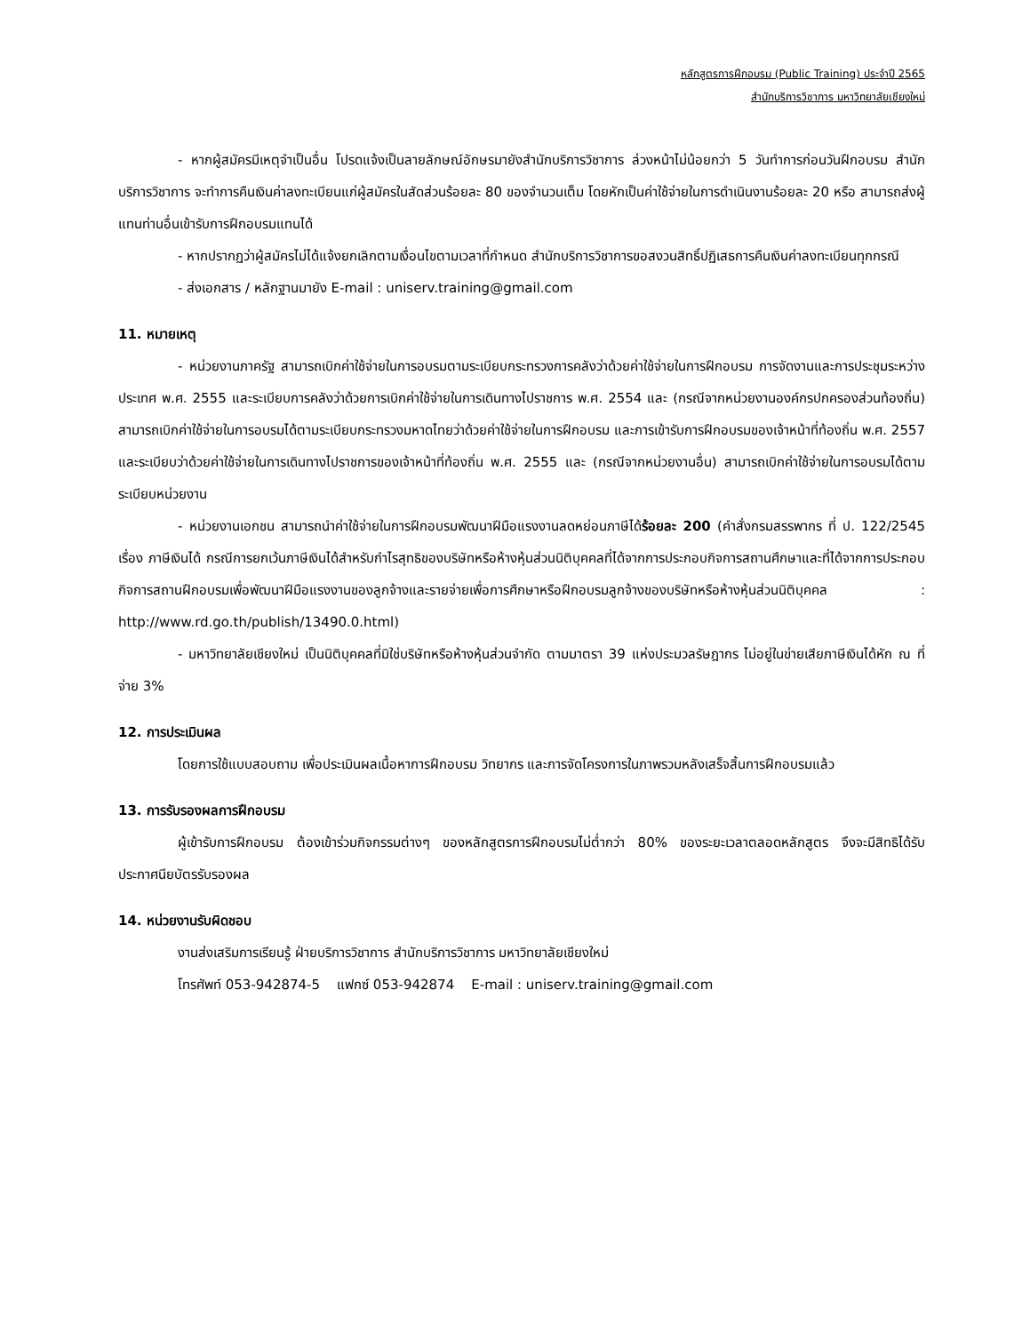หลักสูตรการฝึกอบรม (Public Training) ประจำปี 2565
สำนักบริการวิชาการ มหาวิทยาลัยเชียงใหม่
- หากผู้สมัครมีเหตุจำเป็นอื่น โปรดแจ้งเป็นลายลักษณ์อักษรมายังสำนักบริการวิชาการ ล่วงหน้าไม่น้อยกว่า 5 วันทำการก่อนวันฝึกอบรม สำนักบริการวิชาการ จะทำการคืนเงินค่าลงทะเบียนแก่ผู้สมัครในสัดส่วนร้อยละ 80 ของจำนวนเต็ม โดยหักเป็นค่าใช้จ่ายในการดำเนินงานร้อยละ 20 หรือ สามารถส่งผู้แทนท่านอื่นเข้ารับการฝึกอบรมแทนได้
- หากปรากฏว่าผู้สมัครไม่ได้แจ้งยกเลิกตามเงื่อนไขตามเวลาที่กำหนด สำนักบริการวิชาการขอสงวนสิทธิ์ปฏิเสธการคืนเงินค่าลงทะเบียนทุกกรณี
- ส่งเอกสาร / หลักฐานมายัง E-mail : uniserv.training@gmail.com
11. หมายเหตุ
- หน่วยงานภาครัฐ สามารถเบิกค่าใช้จ่ายในการอบรมตามระเบียบกระทรวงการคลังว่าด้วยค่าใช้จ่ายในการฝึกอบรม การจัดงานและการประชุมระหว่างประเทศ พ.ศ. 2555 และระเบียบการคลังว่าด้วยการเบิกค่าใช้จ่ายในการเดินทางไปราชการ พ.ศ. 2554 และ (กรณีจากหน่วยงานองค์กรปกครองส่วนท้องถิ่น) สามารถเบิกค่าใช้จ่ายในการอบรมได้ตามระเบียบกระทรวงมหาดไทยว่าด้วยค่าใช้จ่ายในการฝึกอบรม และการเข้ารับการฝึกอบรมของเจ้าหน้าที่ท้องถิ่น พ.ศ. 2557 และระเบียบว่าด้วยค่าใช้จ่ายในการเดินทางไปราชการของเจ้าหน้าที่ท้องถิ่น พ.ศ. 2555 และ (กรณีจากหน่วยงานอื่น) สามารถเบิกค่าใช้จ่ายในการอบรมได้ตามระเบียบหน่วยงาน
- หน่วยงานเอกชน สามารถนำค่าใช้จ่ายในการฝึกอบรมพัฒนาฝีมือแรงงานลดหย่อนภาษีได้ร้อยละ 200 (คำสั่งกรมสรรพากร ที่ ป. 122/2545 เรื่อง ภาษีเงินได้ กรณีการยกเว้นภาษีเงินได้สำหรับกำไรสุทธิของบริษัทหรือห้างหุ้นส่วนนิติบุคคลที่ได้จากการประกอบกิจการสถานศึกษาและที่ได้จากการประกอบกิจการสถานฝึกอบรมเพื่อพัฒนาฝีมือแรงงานของลูกจ้างและรายจ่ายเพื่อการศึกษาหรือฝึกอบรมลูกจ้างของบริษัทหรือห้างหุ้นส่วนนิติบุคคล : http://www.rd.go.th/publish/13490.0.html)
- มหาวิทยาลัยเชียงใหม่ เป็นนิติบุคคลที่มิใช่บริษัทหรือห้างหุ้นส่วนจำกัด ตามมาตรา 39 แห่งประมวลรัษฎากร ไม่อยู่ในข่ายเสียภาษีเงินได้หัก ณ ที่จ่าย 3%
12. การประเมินผล
โดยการใช้แบบสอบถาม เพื่อประเมินผลเนื้อหาการฝึกอบรม วิทยากร และการจัดโครงการในภาพรวมหลังเสร็จสิ้นการฝึกอบรมแล้ว
13. การรับรองผลการฝึกอบรม
ผู้เข้ารับการฝึกอบรม ต้องเข้าร่วมกิจกรรมต่างๆ ของหลักสูตรการฝึกอบรมไม่ต่ำกว่า 80% ของระยะเวลาตลอดหลักสูตร จึงจะมีสิทธิได้รับประกาศนียบัตรรับรองผล
14. หน่วยงานรับผิดชอบ
งานส่งเสริมการเรียนรู้ ฝ่ายบริการวิชาการ สำนักบริการวิชาการ มหาวิทยาลัยเชียงใหม่
โทรศัพท์ 053-942874-5 แฟกซ์ 053-942874 E-mail : uniserv.training@gmail.com